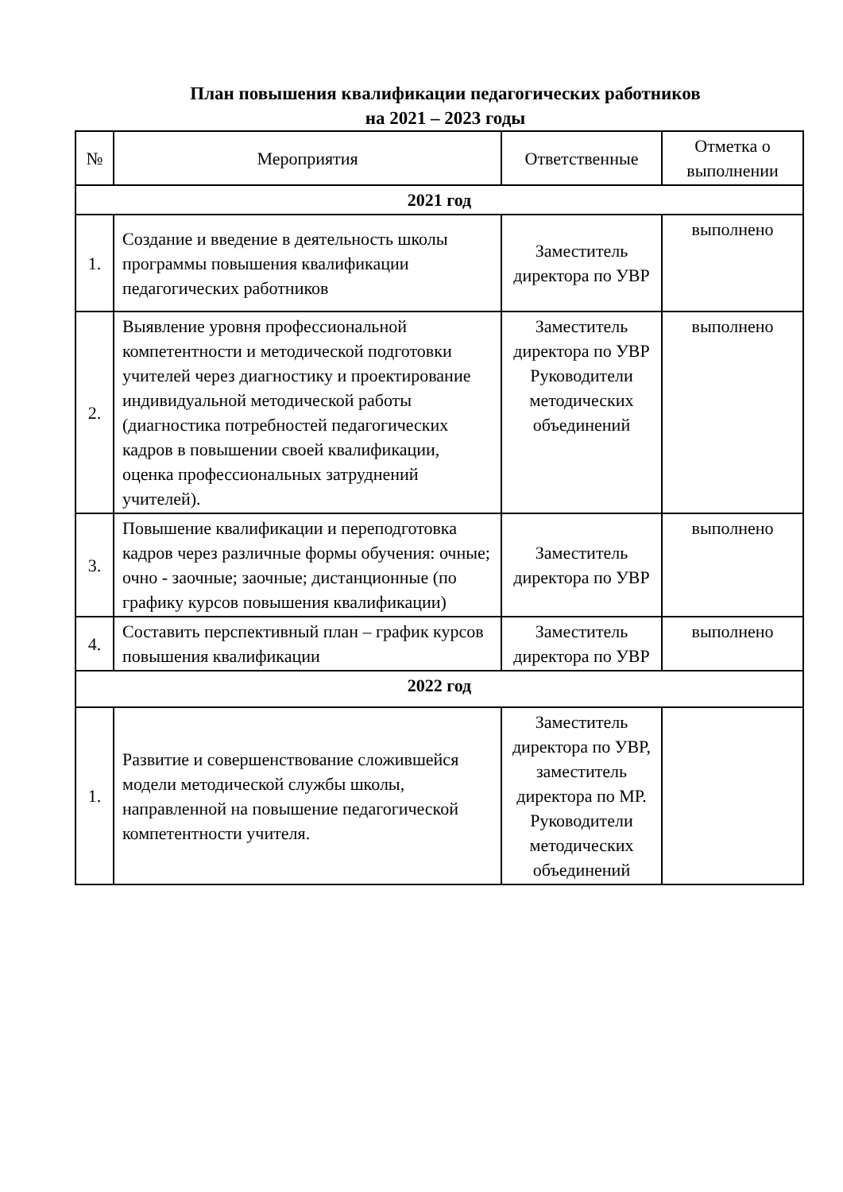План повышения квалификации педагогических работников
на 2021 – 2023 годы
| № | Мероприятия | Ответственные | Отметка о выполнении |
| --- | --- | --- | --- |
| 2021 год | | | |
| 1. | Создание и введение в деятельность школы программы повышения квалификации педагогических работников | Заместитель директора по УВР | выполнено |
| 2. | Выявление уровня профессиональной компетентности и методической подготовки учителей через диагностику и проектирование индивидуальной методической работы (диагностика потребностей педагогических кадров в повышении своей квалификации, оценка профессиональных затруднений учителей). | Заместитель директора по УВР Руководители методических объединений | выполнено |
| 3. | Повышение квалификации и переподготовка кадров через различные формы обучения: очные; очно - заочные; заочные; дистанционные (по графику курсов повышения квалификации) | Заместитель директора по УВР | выполнено |
| 4. | Составить перспективный план – график курсов повышения квалификации | Заместитель директора по УВР | выполнено |
| 2022 год | | | |
| 1. | Развитие и совершенствование сложившейся модели методической службы школы, направленной на повышение педагогической компетентности учителя. | Заместитель директора по УВР, заместитель директора по МР. Руководители методических объединений | |